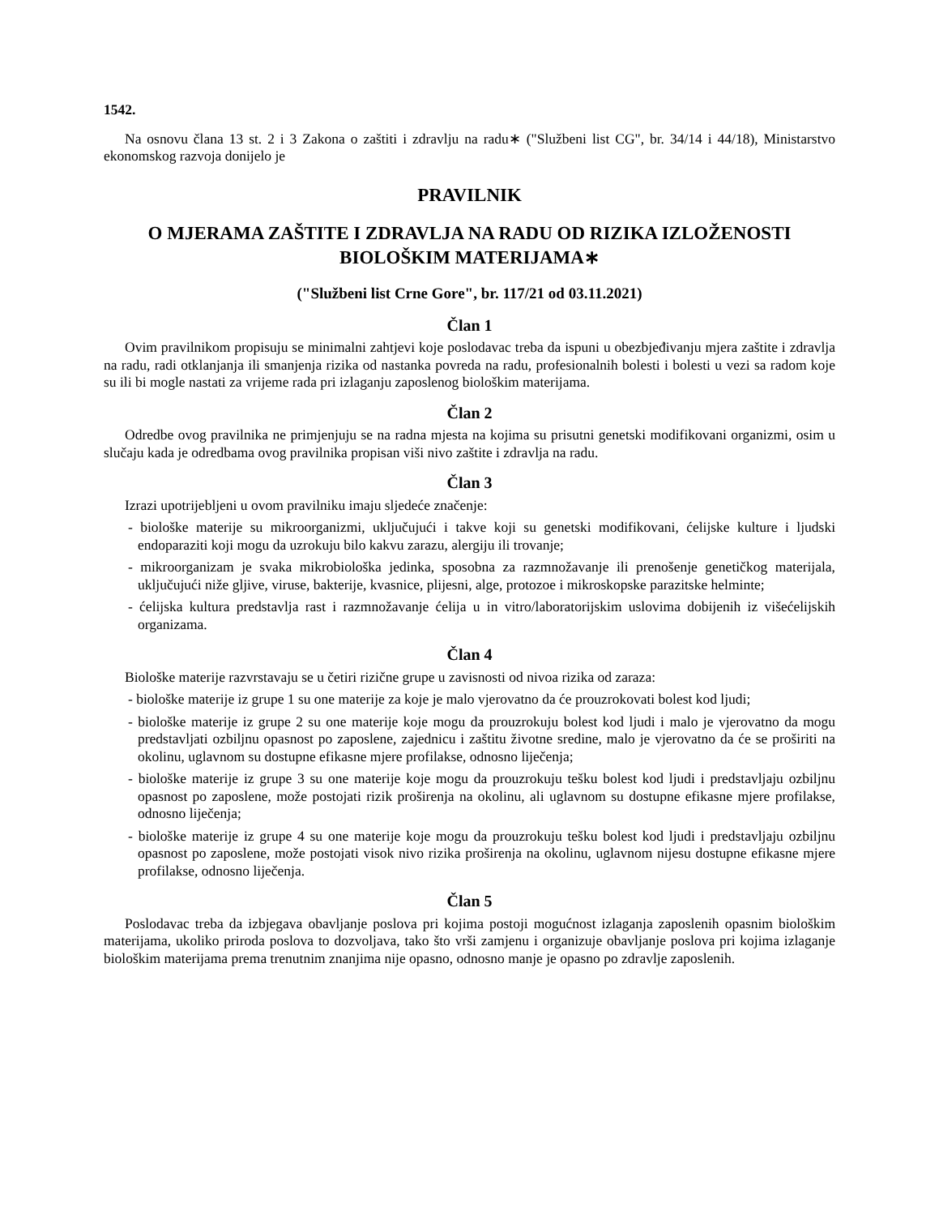1542.
Na osnovu člana 13 st. 2 i 3 Zakona o zaštiti i zdravlju na radu∗ ("Službeni list CG", br. 34/14 i 44/18), Ministarstvo ekonomskog razvoja donijelo je
PRAVILNIK
O MJERAMA ZAŠTITE I ZDRAVLJA NA RADU OD RIZIKA IZLOŽENOSTI BIOLOŠKIM MATERIJAMA∗
("Službeni list Crne Gore", br. 117/21 od 03.11.2021)
Član 1
Ovim pravilnikom propisuju se minimalni zahtjevi koje poslodavac treba da ispuni u obezbjeđivanju mjera zaštite i zdravlja na radu, radi otklanjanja ili smanjenja rizika od nastanka povreda na radu, profesionalnih bolesti i bolesti u vezi sa radom koje su ili bi mogle nastati za vrijeme rada pri izlaganju zaposlenog biološkim materijama.
Član 2
Odredbe ovog pravilnika ne primjenjuju se na radna mjesta na kojima su prisutni genetski modifikovani organizmi, osim u slučaju kada je odredbama ovog pravilnika propisan viši nivo zaštite i zdravlja na radu.
Član 3
Izrazi upotrijebljeni u ovom pravilniku imaju sljedeće značenje:
- biološke materije su mikroorganizmi, uključujući i takve koji su genetski modifikovani, ćelijske kulture i ljudski endoparaziti koji mogu da uzrokuju bilo kakvu zarazu, alergiju ili trovanje;
- mikroorganizam je svaka mikrobiološka jedinka, sposobna za razmnožavanje ili prenošenje genetičkog materijala, uključujući niže gljive, viruse, bakterije, kvasnice, plijesni, alge, protozoe i mikroskopske parazitske helminte;
- ćelijska kultura predstavlja rast i razmnožavanje ćelija u in vitro/laboratorijskim uslovima dobijenih iz višećelijskih organizama.
Član 4
Biološke materije razvrstavaju se u četiri rizične grupe u zavisnosti od nivoa rizika od zaraza:
- biološke materije iz grupe 1 su one materije za koje je malo vjerovatno da će prouzrokovati bolest kod ljudi;
- biološke materije iz grupe 2 su one materije koje mogu da prouzrokuju bolest kod ljudi i malo je vjerovatno da mogu predstavljati ozbiljnu opasnost po zaposlene, zajednicu i zaštitu životne sredine, malo je vjerovatno da će se proširiti na okolinu, uglavnom su dostupne efikasne mjere profilakse, odnosno liječenja;
- biološke materije iz grupe 3 su one materije koje mogu da prouzrokuju tešku bolest kod ljudi i predstavljaju ozbiljnu opasnost po zaposlene, može postojati rizik proširenja na okolinu, ali uglavnom su dostupne efikasne mjere profilakse, odnosno liječenja;
- biološke materije iz grupe 4 su one materije koje mogu da prouzrokuju tešku bolest kod ljudi i predstavljaju ozbiljnu opasnost po zaposlene, može postojati visok nivo rizika proširenja na okolinu, uglavnom nijesu dostupne efikasne mjere profilakse, odnosno liječenja.
Član 5
Poslodavac treba da izbjegava obavljanje poslova pri kojima postoji mogućnost izlaganja zaposlenih opasnim biološkim materijama, ukoliko priroda poslova to dozvoljava, tako što vrši zamjenu i organizuje obavljanje poslova pri kojima izlaganje biološkim materijama prema trenutnim znanjima nije opasno, odnosno manje je opasno po zdravlje zaposlenih.